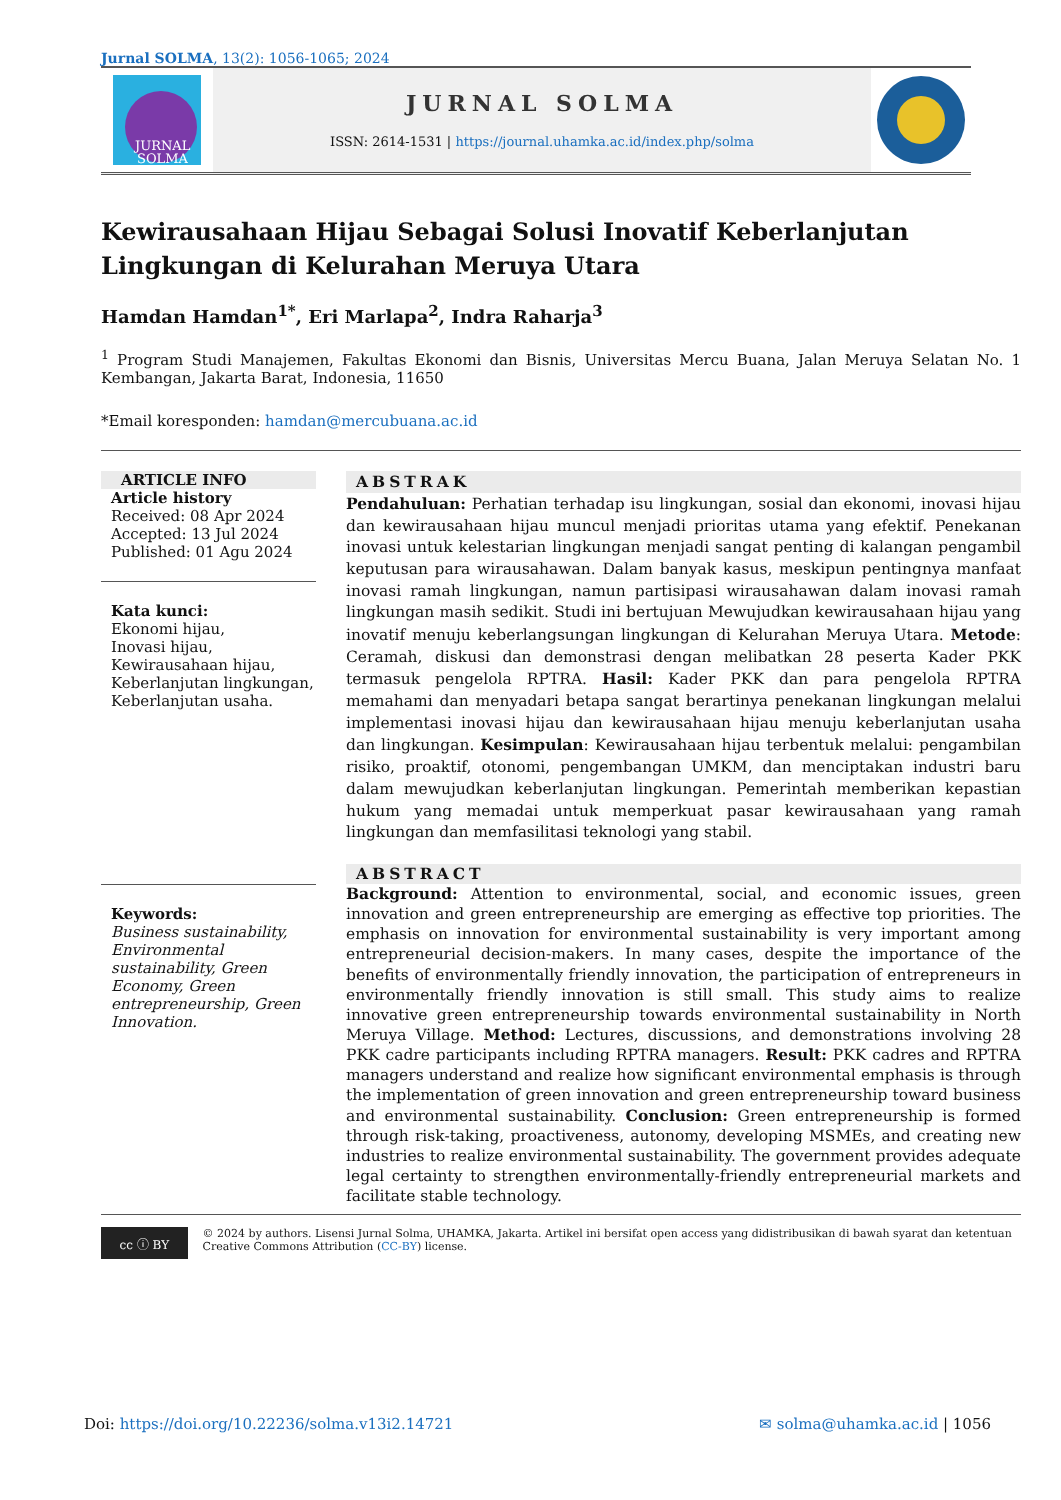Jurnal SOLMA, 13(2): 1056-1065; 2024
JURNAL
SOLMA
JURNAL SOLMA
ISSN: 2614-1531 | https://journal.uhamka.ac.id/index.php/solma
Kewirausahaan Hijau Sebagai Solusi Inovatif Keberlanjutan Lingkungan di Kelurahan Meruya Utara
Hamdan Hamdan<sup>1*</sup>, Eri Marlapa<sup>2</sup>, Indra Raharja<sup>3</sup>
<sup>1</sup> Program Studi Manajemen, Fakultas Ekonomi dan Bisnis, Universitas Mercu Buana, Jalan Meruya Selatan No. 1 Kembangan, Jakarta Barat, Indonesia, 11650
*Email koresponden: hamdan@mercubuana.ac.id
ARTICLE INFO
Article history
Received: 08 Apr 2024
Accepted: 13 Jul 2024
Published: 01 Agu 2024
Kata kunci:
Ekonomi hijau,
Inovasi hijau,
Kewirausahaan hijau,
Keberlanjutan lingkungan,
Keberlanjutan usaha.
ABSTRAK
Pendahuluan: Perhatian terhadap isu lingkungan, sosial dan ekonomi, inovasi hijau dan kewirausahaan hijau muncul menjadi prioritas utama yang efektif. Penekanan inovasi untuk kelestarian lingkungan menjadi sangat penting di kalangan pengambil keputusan para wirausahawan. Dalam banyak kasus, meskipun pentingnya manfaat inovasi ramah lingkungan, namun partisipasi wirausahawan dalam inovasi ramah lingkungan masih sedikit. Studi ini bertujuan Mewujudkan kewirausahaan hijau yang inovatif menuju keberlangsungan lingkungan di Kelurahan Meruya Utara. Metode: Ceramah, diskusi dan demonstrasi dengan melibatkan 28 peserta Kader PKK termasuk pengelola RPTRA. Hasil: Kader PKK dan para pengelola RPTRA memahami dan menyadari betapa sangat berartinya penekanan lingkungan melalui implementasi inovasi hijau dan kewirausahaan hijau menuju keberlanjutan usaha dan lingkungan. Kesimpulan: Kewirausahaan hijau terbentuk melalui: pengambilan risiko, proaktif, otonomi, pengembangan UMKM, dan menciptakan industri baru dalam mewujudkan keberlanjutan lingkungan. Pemerintah memberikan kepastian hukum yang memadai untuk memperkuat pasar kewirausahaan yang ramah lingkungan dan memfasilitasi teknologi yang stabil.
Keywords:
Business sustainability, Environmental sustainability, Green Economy, Green entrepreneurship, Green Innovation.
ABSTRACT
Background: Attention to environmental, social, and economic issues, green innovation and green entrepreneurship are emerging as effective top priorities. The emphasis on innovation for environmental sustainability is very important among entrepreneurial decision-makers. In many cases, despite the importance of the benefits of environmentally friendly innovation, the participation of entrepreneurs in environmentally friendly innovation is still small. This study aims to realize innovative green entrepreneurship towards environmental sustainability in North Meruya Village. Method: Lectures, discussions, and demonstrations involving 28 PKK cadre participants including RPTRA managers. Result: PKK cadres and RPTRA managers understand and realize how significant environmental emphasis is through the implementation of green innovation and green entrepreneurship toward business and environmental sustainability. Conclusion: Green entrepreneurship is formed through risk-taking, proactiveness, autonomy, developing MSMEs, and creating new industries to realize environmental sustainability. The government provides adequate legal certainty to strengthen environmentally-friendly entrepreneurial markets and facilitate stable technology.
cc ⓘ BY
© 2024 by authors. Lisensi Jurnal Solma, UHAMKA, Jakarta. Artikel ini bersifat open access yang didistribusikan di bawah syarat dan ketentuan Creative Commons Attribution (CC-BY) license.
Doi: https://doi.org/10.22236/solma.v13i2.14721
✉ solma@uhamka.ac.id | 1056